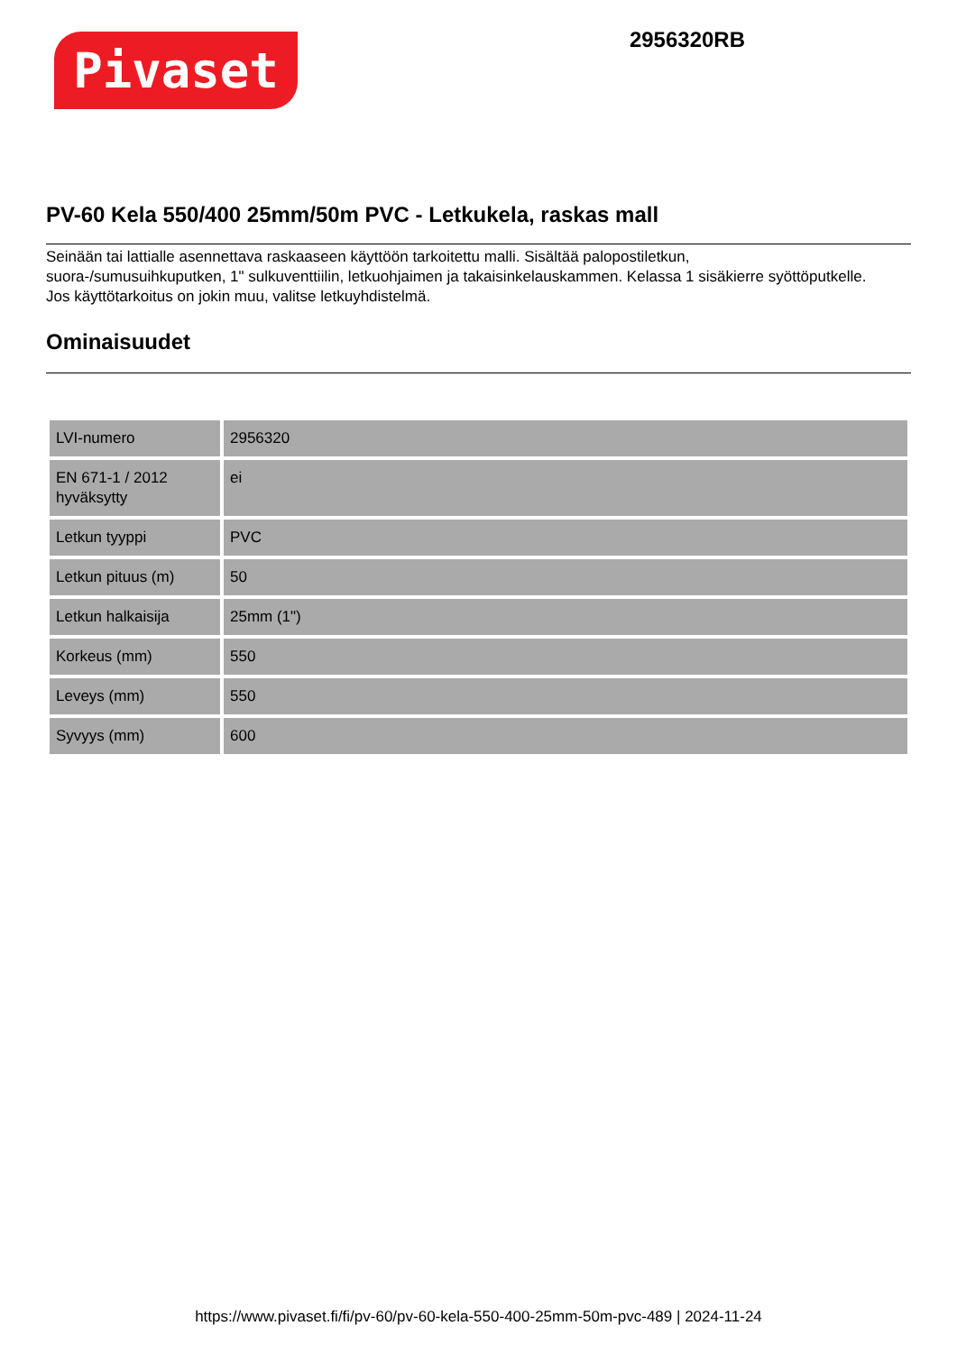Pivaset
2956320RB
PV-60 Kela 550/400 25mm/50m PVC - Letkukela, raskas mall
Seinään tai lattialle asennettava raskaaseen käyttöön tarkoitettu malli. Sisältää palopostiletkun,
suora-/sumusuihkuputken, 1" sulkuventtiilin, letkuohjaimen ja takaisinkelauskammen. Kelassa 1 sisäkierre syöttöputkelle.
Jos käyttötarkoitus on jokin muu, valitse letkuyhdistelmä.
Ominaisuudet
| LVI-numero | 2956320 |
| EN 671-1 / 2012 hyväksytty | ei |
| Letkun tyyppi | PVC |
| Letkun pituus (m) | 50 |
| Letkun halkaisija | 25mm (1") |
| Korkeus (mm) | 550 |
| Leveys (mm) | 550 |
| Syvyys (mm) | 600 |
https://www.pivaset.fi/fi/pv-60/pv-60-kela-550-400-25mm-50m-pvc-489 | 2024-11-24